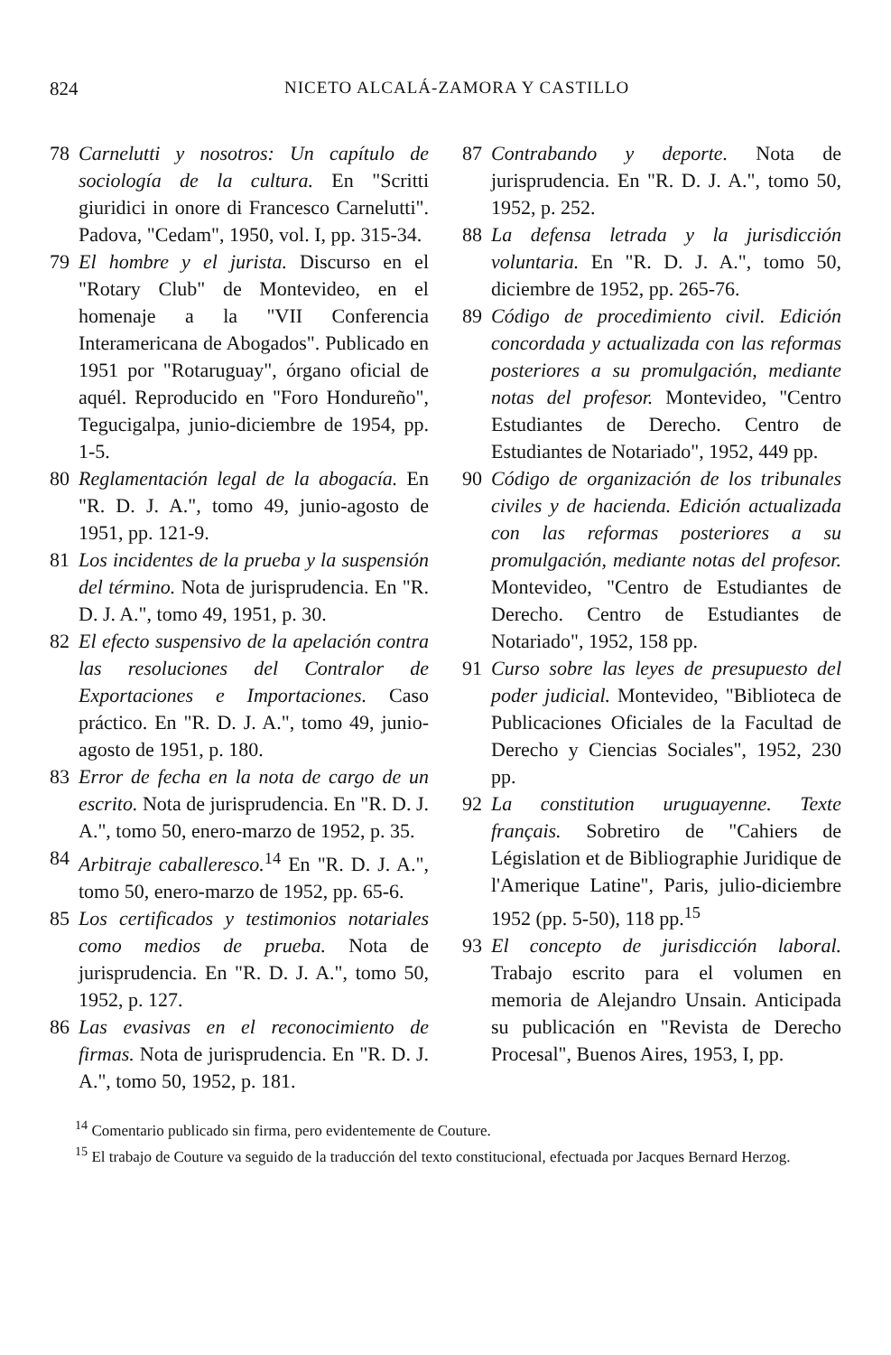824 NICETO ALCALÁ-ZAMORA Y CASTILLO
78 Carnelutti y nosotros: Un capítulo de sociología de la cultura. En "Scritti giuridici in onore di Francesco Carnelutti". Padova, "Cedam", 1950, vol. I, pp. 315-34.
79 El hombre y el jurista. Discurso en el "Rotary Club" de Montevideo, en el homenaje a la "VII Conferencia Interamericana de Abogados". Publicado en 1951 por "Rotaruguay", órgano oficial de aquél. Reproducido en "Foro Hondureño", Tegucigalpa, junio-diciembre de 1954, pp. 1-5.
80 Reglamentación legal de la abogacía. En "R. D. J. A.", tomo 49, junio-agosto de 1951, pp. 121-9.
81 Los incidentes de la prueba y la suspensión del término. Nota de jurisprudencia. En "R. D. J. A.", tomo 49, 1951, p. 30.
82 El efecto suspensivo de la apelación contra las resoluciones del Contralor de Exportaciones e Importaciones. Caso práctico. En "R. D. J. A.", tomo 49, junio-agosto de 1951, p. 180.
83 Error de fecha en la nota de cargo de un escrito. Nota de jurisprudencia. En "R. D. J. A.", tomo 50, enero-marzo de 1952, p. 35.
84 Arbitraje caballeresco.<sup>14</sup> En "R. D. J. A.", tomo 50, enero-marzo de 1952, pp. 65-6.
85 Los certificados y testimonios notariales como medios de prueba. Nota de jurisprudencia. En "R. D. J. A.", tomo 50, 1952, p. 127.
86 Las evasivas en el reconocimiento de firmas. Nota de jurisprudencia. En "R. D. J. A.", tomo 50, 1952, p. 181.
87 Contrabando y deporte. Nota de jurisprudencia. En "R. D. J. A.", tomo 50, 1952, p. 252.
88 La defensa letrada y la jurisdicción voluntaria. En "R. D. J. A.", tomo 50, diciembre de 1952, pp. 265-76.
89 Código de procedimiento civil. Edición concordada y actualizada con las reformas posteriores a su promulgación, mediante notas del profesor. Montevideo, "Centro Estudiantes de Derecho. Centro de Estudiantes de Notariado", 1952, 449 pp.
90 Código de organización de los tribunales civiles y de hacienda. Edición actualizada con las reformas posteriores a su promulgación, mediante notas del profesor. Montevideo, "Centro de Estudiantes de Derecho. Centro de Estudiantes de Notariado", 1952, 158 pp.
91 Curso sobre las leyes de presupuesto del poder judicial. Montevideo, "Biblioteca de Publicaciones Oficiales de la Facultad de Derecho y Ciencias Sociales", 1952, 230 pp.
92 La constitution uruguayenne. Texte français. Sobretiro de "Cahiers de Législation et de Bibliographie Juridique de l'Amerique Latine", Paris, julio-diciembre 1952 (pp. 5-50), 118 pp.<sup>15</sup>
93 El concepto de jurisdicción laboral. Trabajo escrito para el volumen en memoria de Alejandro Unsain. Anticipada su publicación en "Revista de Derecho Procesal", Buenos Aires, 1953, I, pp.
<sup>14</sup> Comentario publicado sin firma, pero evidentemente de Couture.
<sup>15</sup> El trabajo de Couture va seguido de la traducción del texto constitucional, efectuada por Jacques Bernard Herzog.